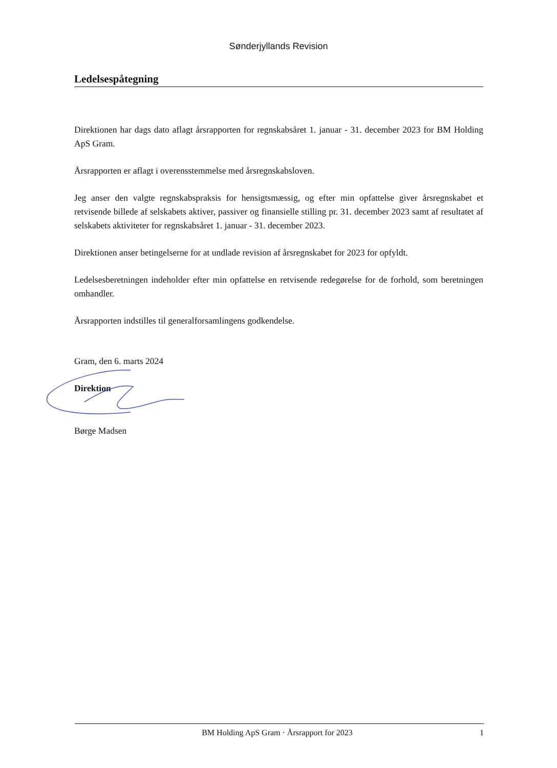Sønderjyllands Revision
Ledelsespåtegning
Direktionen har dags dato aflagt årsrapporten for regnskabsåret 1. januar - 31. december 2023 for BM Holding ApS Gram.
Årsrapporten er aflagt i overensstemmelse med årsregnskabsloven.
Jeg anser den valgte regnskabspraksis for hensigtsmæssig, og efter min opfattelse giver årsregnskabet et retvisende billede af selskabets aktiver, passiver og finansielle stilling pr. 31. december 2023 samt af resultatet af selskabets aktiviteter for regnskabsåret 1. januar - 31. december 2023.
Direktionen anser betingelserne for at undlade revision af årsregnskabet for 2023 for opfyldt.
Ledelsesberetningen indeholder efter min opfattelse en retvisende redegørelse for de forhold, som beretningen omhandler.
Årsrapporten indstilles til generalforsamlingens godkendelse.
Gram, den 6. marts 2024
Direktion
Børge Madsen
BM Holding ApS Gram · Årsrapport for 2023 1